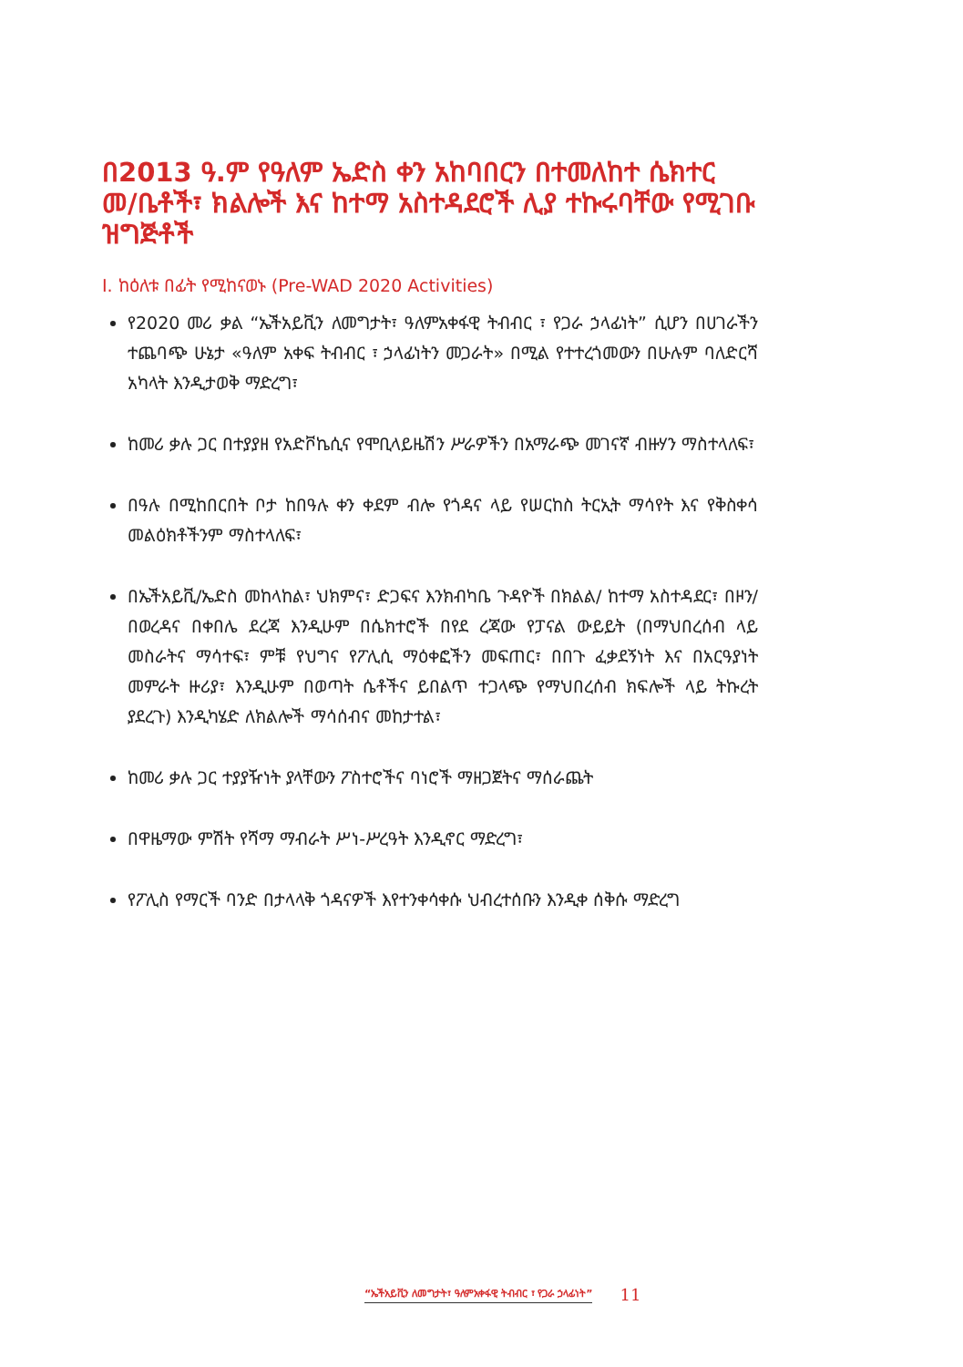በ2013 ዓ.ም የዓለም ኤድስ ቀን አከባበርን በተመለከተ ሴክተር መ/ቤቶች፣ ክልሎች እና ከተማ አስተዳደሮች ሊያ ተኩሩባቸው የሚገቡ ዝግጅቶች
I. ከዕለቱ በፊት የሚከናወኑ (Pre-WAD 2020 Activities)
የ2020 መሪ ቃል “ኤችአይቪን ለመግታት፣ ዓለምአቀፋዊ ትብብር ፣ የጋራ ኃላፊነት” ሲሆን በሀገራችን ተጨባጭ ሁኔታ «ዓለም አቀፍ ትብብር ፣ ኃላፊነትን መጋራት» በሚል የተተረጎመውን በሁሉም ባለድርሻ አካላት እንዲታወቅ ማድረግ፣
ከመሪ ቃሉ ጋር በተያያዘ የአድቮኬሲና የሞቢላይዜሽን ሥራዎችን በአማራጭ መገናኛ ብዙሃን ማስተላለፍ፣
በዓሉ በሚከበርበት ቦታ ከበዓሉ ቀን ቀደም ብሎ የጎዳና ላይ የሠርከስ ትርኢት ማሳየት እና የቅስቀሳ መልዕክቶችንም ማስተላለፍ፣
በኤችአይቪ/ኤድስ መከላከል፣ ህክምና፣ ድጋፍና እንክብካቤ ጉዳዮች በክልል/ ከተማ አስተዳደር፣ በዞን/ በወረዳና በቀበሌ ደረጃ እንዲሁም በሴክተሮች በየደ ረጃው የፓናል ውይይት (በማህበረሰብ ላይ መስራትና ማሳተፍ፣ ምቹ የህግና የፖሊሲ ማዕቀፎችን መፍጠር፣ በበጉ ፈቃደኝነት እና በአርዓያነት መምራት ዙሪያ፣ እንዲሁም በወጣት ሴቶችና ይበልጥ ተጋላጭ የማህበረሰብ ክፍሎች ላይ ትኩረት ያደረጉ) እንዲካሄድ ለክልሎች ማሳሰብና መከታተል፣
ከመሪ ቃሉ ጋር ተያያዥነት ያላቸውን ፖስተሮችና ባነሮች ማዘጋጀትና ማሰራጨት
በዋዜማው ምሽት የሻማ ማብራት ሥነ-ሥረዓት እንዲኖር ማድረግ፣
የፖሊስ የማርች ባንድ በታላላቅ ጎዳናዎች እየተንቀሳቀሱ ህብረተሰቡን እንዲቀ ሰቅሱ ማድረግ
“ኤችአይቪን ለመግታት፣ ዓለምአቀፋዊ ትብብር ፣ የጋራ ኃላፊነት” 11